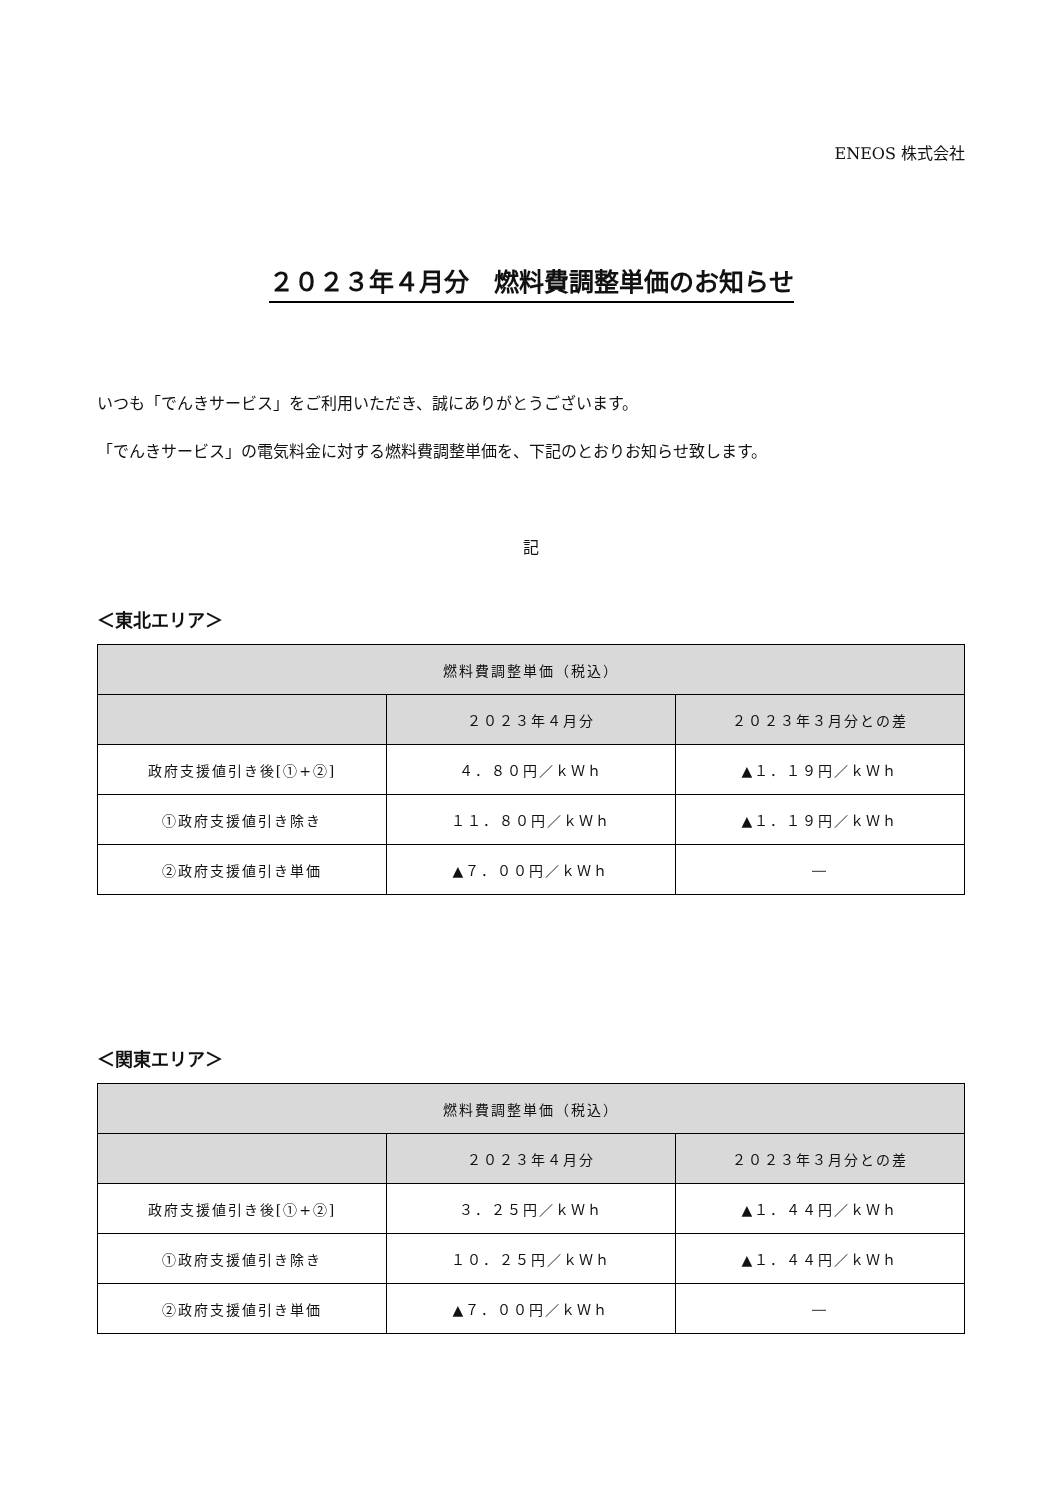ENEOS 株式会社
２０２３年４月分　燃料費調整単価のお知らせ
いつも「でんきサービス」をご利用いただき、誠にありがとうございます。
「でんきサービス」の電気料金に対する燃料費調整単価を、下記のとおりお知らせ致します。
記
＜東北エリア＞
| 燃料費調整単価（税込） | | |
| --- | --- | --- |
| | ２０２３年４月分 | ２０２３年３月分との差 |
| 政府支援値引き後[①+②] | ４．８０円／ｋＷｈ | ▲１．１９円／ｋＷｈ |
| ①政府支援値引き除き | １１．８０円／ｋＷｈ | ▲１．１９円／ｋＷｈ |
| ②政府支援値引き単価 | ▲７．００円／ｋＷｈ | ― |
＜関東エリア＞
| 燃料費調整単価（税込） | | |
| --- | --- | --- |
| | ２０２３年４月分 | ２０２３年３月分との差 |
| 政府支援値引き後[①+②] | ３．２５円／ｋＷｈ | ▲１．４４円／ｋＷｈ |
| ①政府支援値引き除き | １０．２５円／ｋＷｈ | ▲１．４４円／ｋＷｈ |
| ②政府支援値引き単価 | ▲７．００円／ｋＷｈ | ― |